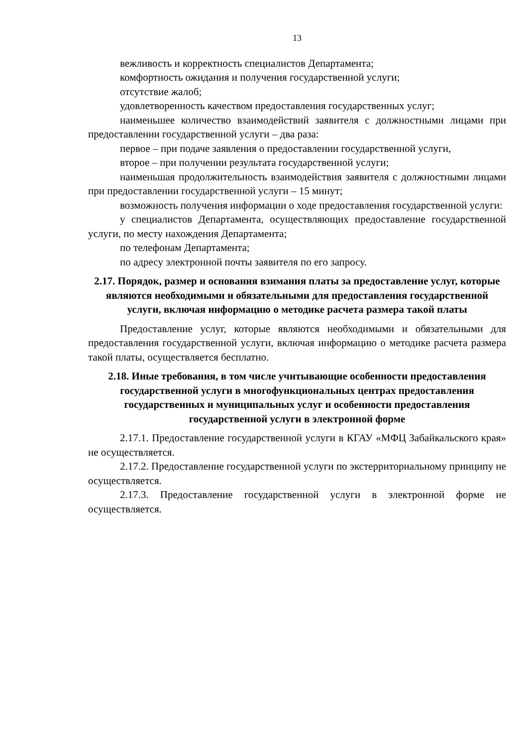13
вежливость и корректность специалистов Департамента;
комфортность ожидания и получения государственной услуги;
отсутствие жалоб;
удовлетворенность качеством предоставления государственных услуг;
наименьшее количество взаимодействий заявителя с должностными лицами при предоставлении государственной услуги – два раза:
первое – при подаче заявления о предоставлении государственной услуги,
второе – при получении результата государственной услуги;
наименьшая продолжительность взаимодействия заявителя с должностными лицами при предоставлении государственной услуги – 15 минут;
возможность получения информации о ходе предоставления государственной услуги:
у специалистов Департамента, осуществляющих предоставление государственной услуги, по месту нахождения Департамента;
по телефонам Департамента;
по адресу электронной почты заявителя по его запросу.
2.17. Порядок, размер и основания взимания платы за предоставление услуг, которые являются необходимыми и обязательными для предоставления государственной услуги, включая информацию о методике расчета размера такой платы
Предоставление услуг, которые являются необходимыми и обязательными для предоставления государственной услуги, включая информацию о методике расчета размера такой платы, осуществляется бесплатно.
2.18. Иные требования, в том числе учитывающие особенности предоставления государственной услуги в многофункциональных центрах предоставления государственных и муниципальных услуг и особенности предоставления государственной услуги в электронной форме
2.17.1. Предоставление государственной услуги в КГАУ «МФЦ Забайкальского края» не осуществляется.
2.17.2. Предоставление государственной услуги по экстерриториальному принципу не осуществляется.
2.17.3. Предоставление государственной услуги в электронной форме не осуществляется.